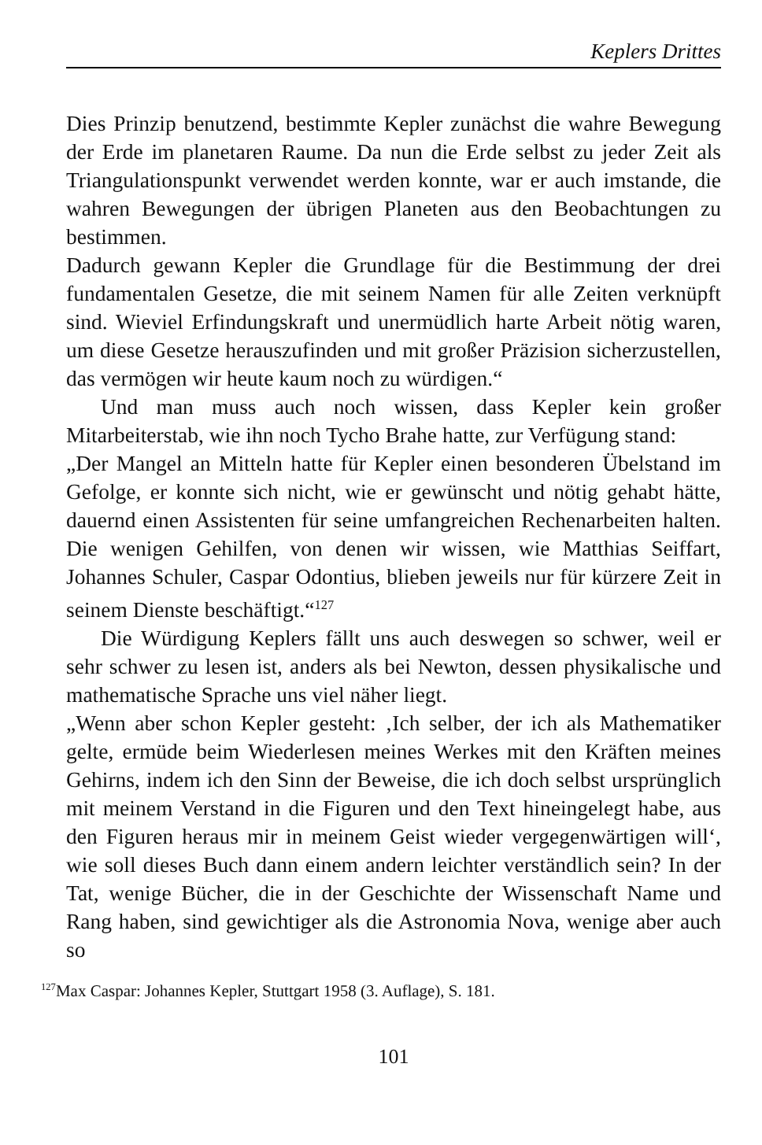Keplers Drittes
Dies Prinzip benutzend, bestimmte Kepler zunächst die wahre Bewegung der Erde im planetaren Raume. Da nun die Erde selbst zu jeder Zeit als Triangulationspunkt verwendet werden konnte, war er auch imstande, die wahren Bewegungen der übrigen Planeten aus den Beobachtungen zu bestimmen.
Dadurch gewann Kepler die Grundlage für die Bestimmung der drei fundamentalen Gesetze, die mit seinem Namen für alle Zeiten verknüpft sind. Wieviel Erfindungskraft und unermüdlich harte Arbeit nötig waren, um diese Gesetze herauszufinden und mit großer Präzision sicherzustellen, das vermögen wir heute kaum noch zu würdigen.“
Und man muss auch noch wissen, dass Kepler kein großer Mitarbeiterstab, wie ihn noch Tycho Brahe hatte, zur Verfügung stand:
„Der Mangel an Mitteln hatte für Kepler einen besonderen Übelstand im Gefolge, er konnte sich nicht, wie er gewünscht und nötig gehabt hätte, dauernd einen Assistenten für seine umfangreichen Rechenarbeiten halten. Die wenigen Gehilfen, von denen wir wissen, wie Matthias Seiffart, Johannes Schuler, Caspar Odontius, blieben jeweils nur für kürzere Zeit in seinem Dienste beschäftigt.“<sup>127</sup>
Die Würdigung Keplers fällt uns auch deswegen so schwer, weil er sehr schwer zu lesen ist, anders als bei Newton, dessen physikalische und mathematische Sprache uns viel näher liegt.
„Wenn aber schon Kepler gesteht: ‚Ich selber, der ich als Mathematiker gelte, ermüde beim Wiederlesen meines Werkes mit den Kräften meines Gehirns, indem ich den Sinn der Beweise, die ich doch selbst ursprünglich mit meinem Verstand in die Figuren und den Text hineingelegt habe, aus den Figuren heraus mir in meinem Geist wieder vergegenwärtigen will‘, wie soll dieses Buch dann einem andern leichter verständlich sein? In der Tat, wenige Bücher, die in der Geschichte der Wissenschaft Name und Rang haben, sind gewichtiger als die Astronomia Nova, wenige aber auch so
<sup>127</sup> Max Caspar: Johannes Kepler, Stuttgart 1958 (3. Auflage), S. 181.
101